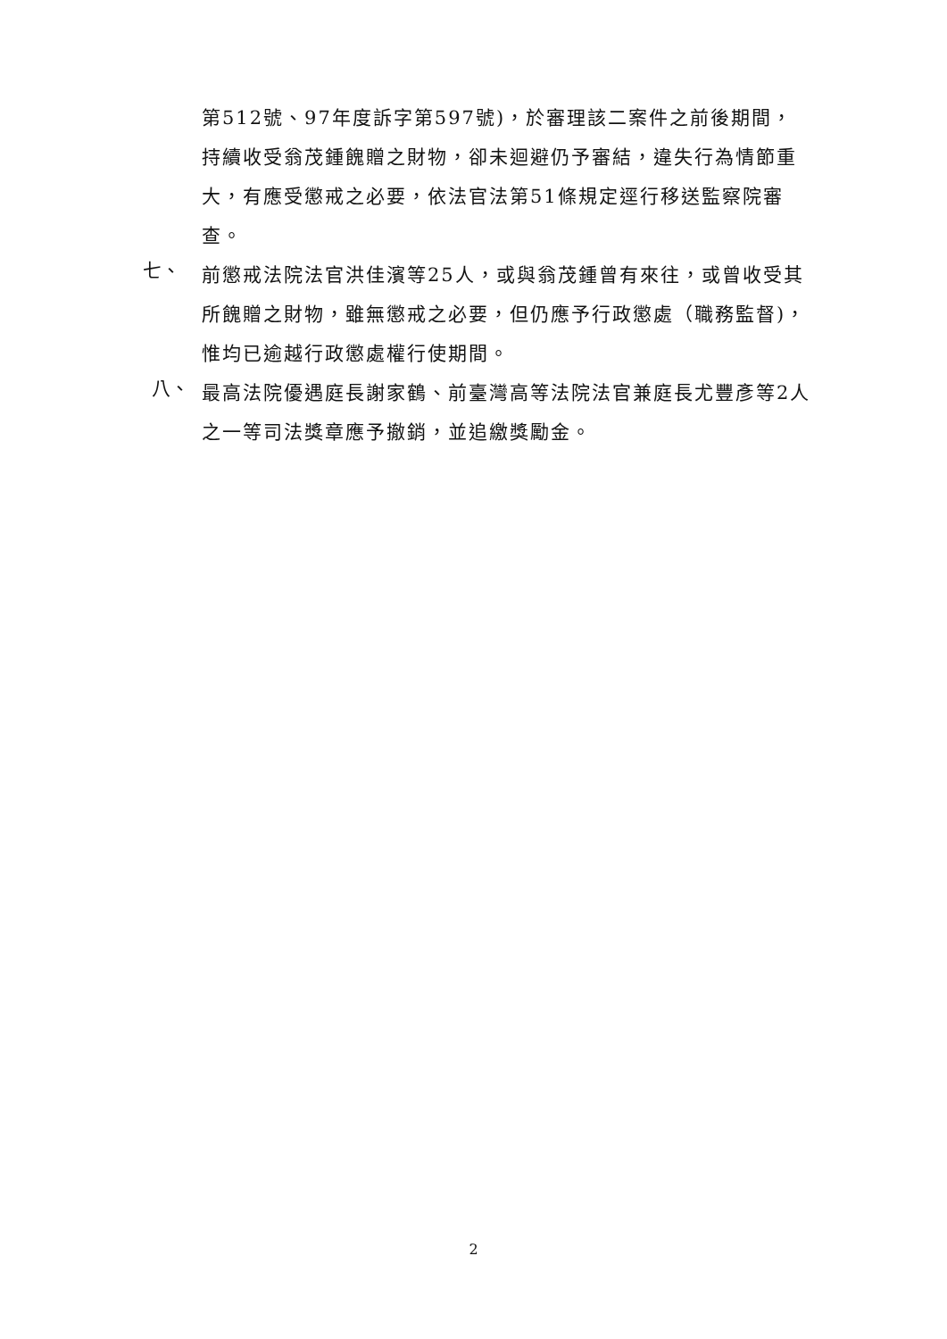第512號、97年度訴字第597號)，於審理該二案件之前後期間，持續收受翁茂鍾餽贈之財物，卻未迴避仍予審結，違失行為情節重大，有應受懲戒之必要，依法官法第51條規定逕行移送監察院審查。
七、
前懲戒法院法官洪佳濱等25人，或與翁茂鍾曾有來往，或曾收受其所餽贈之財物，雖無懲戒之必要，但仍應予行政懲處（職務監督)，惟均已逾越行政懲處權行使期間。
八、
最高法院優遇庭長謝家鶴、前臺灣高等法院法官兼庭長尤豐彥等2人之一等司法獎章應予撤銷，並追繳獎勵金。
2